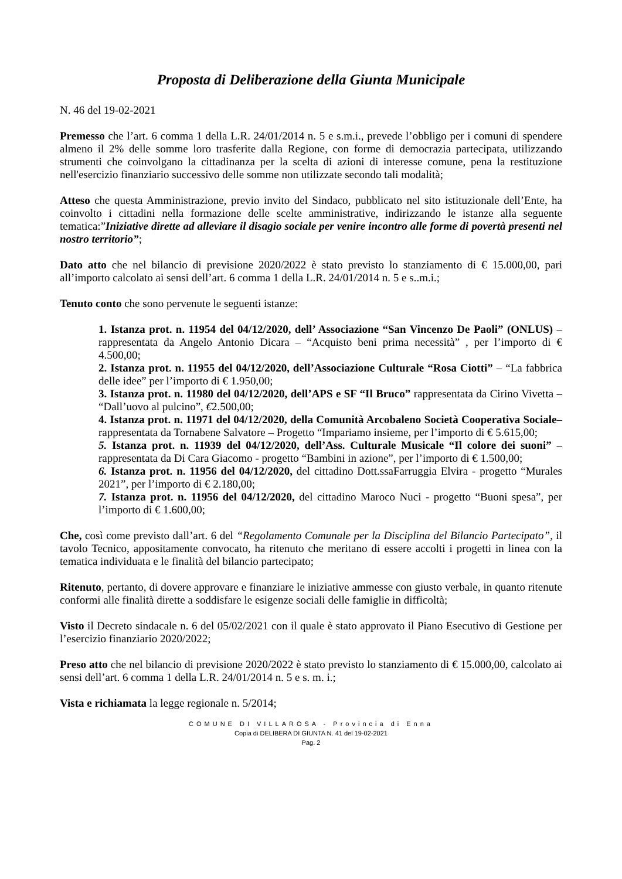Proposta di Deliberazione della Giunta Municipale
N. 46 del 19-02-2021
Premesso che l’art. 6 comma 1 della L.R. 24/01/2014 n. 5 e s.m.i., prevede l’obbligo per i comuni di spendere almeno il 2% delle somme loro trasferite dalla Regione, con forme di democrazia partecipata, utilizzando strumenti che coinvolgano la cittadinanza per la scelta di azioni di interesse comune, pena la restituzione nell'esercizio finanziario successivo delle somme non utilizzate secondo tali modalità;
Atteso che questa Amministrazione, previo invito del Sindaco, pubblicato nel sito istituzionale dell’Ente, ha coinvolto i cittadini nella formazione delle scelte amministrative, indirizzando le istanze alla seguente tematica:”Iniziative dirette ad alleviare il disagio sociale per venire incontro alle forme di povertà presenti nel nostro territorio”;
Dato atto che nel bilancio di previsione 2020/2022 è stato previsto lo stanziamento di € 15.000,00, pari all’importo calcolato ai sensi dell’art. 6 comma 1 della L.R. 24/01/2014 n. 5 e s..m.i.;
Tenuto conto che sono pervenute le seguenti istanze:
1. Istanza prot. n. 11954 del 04/12/2020, dell’ Associazione “San Vincenzo De Paoli” (ONLUS) – rappresentata da Angelo Antonio Dicara – “Acquisto beni prima necessità” , per l’importo di € 4.500,00;
2. Istanza prot. n. 11955 del 04/12/2020, dell’Associazione Culturale “Rosa Ciotti” – “La fabbrica delle idee” per l’importo di € 1.950,00;
3. Istanza prot. n. 11980 del 04/12/2020, dell’APS e SF “Il Bruco” rappresentata da Cirino Vivetta – “Dall’uovo al pulcino”, €2.500,00;
4. Istanza prot. n. 11971 del 04/12/2020, della Comunità Arcobaleno Società Cooperativa Sociale– rappresentata da Tornabene Salvatore – Progetto “Impariamo insieme, per l’importo di € 5.615,00;
5. Istanza prot. n. 11939 del 04/12/2020, dell’Ass. Culturale Musicale “Il colore dei suoni” – rappresentata da Di Cara Giacomo - progetto “Bambini in azione”, per l’importo di € 1.500,00;
6. Istanza prot. n. 11956 del 04/12/2020, del cittadino Dott.ssaFarruggia Elvira - progetto “Murales 2021”, per l’importo di € 2.180,00;
7. Istanza prot. n. 11956 del 04/12/2020, del cittadino Maroco Nuci - progetto “Buoni spesa”, per l’importo di € 1.600,00;
Che, così come previsto dall’art. 6 del “Regolamento Comunale per la Disciplina del Bilancio Partecipato”, il tavolo Tecnico, appositamente convocato, ha ritenuto che meritano di essere accolti i progetti in linea con la tematica individuata e le finalità del bilancio partecipato;
Ritenuto, pertanto, di dovere approvare e finanziare le iniziative ammesse con giusto verbale, in quanto ritenute conformi alle finalità dirette a soddisfare le esigenze sociali delle famiglie in difficoltà;
Visto il Decreto sindacale n. 6 del 05/02/2021 con il quale è stato approvato il Piano Esecutivo di Gestione per l’esercizio finanziario 2020/2022;
Preso atto che nel bilancio di previsione 2020/2022 è stato previsto lo stanziamento di € 15.000,00, calcolato ai sensi dell’art. 6 comma 1 della L.R. 24/01/2014 n. 5 e s. m. i.;
Vista e richiamata la legge regionale n. 5/2014;
COMUNE DI VILLAROSA - Provincia di Enna
Copia di DELIBERA DI GIUNTA N. 41 del 19-02-2021
Pag. 2